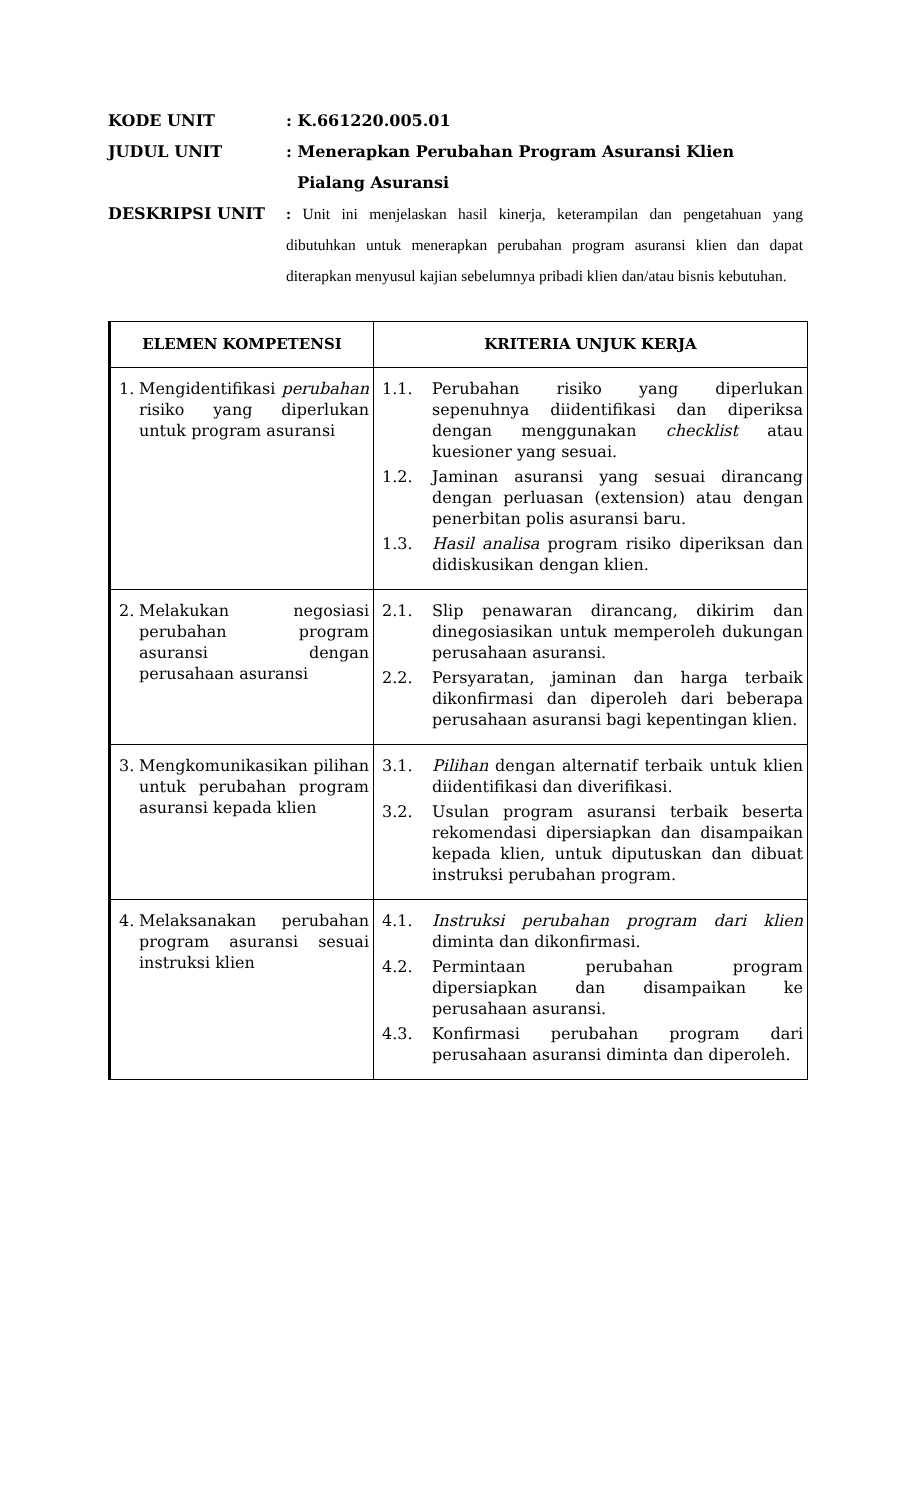KODE UNIT : K.661220.005.01
JUDUL UNIT : Menerapkan Perubahan Program Asuransi Klien
Pialang Asuransi
DESKRIPSI UNIT : Unit ini menjelaskan hasil kinerja, keterampilan dan pengetahuan yang dibutuhkan untuk menerapkan perubahan program asuransi klien dan dapat diterapkan menyusul kajian sebelumnya pribadi klien dan/atau bisnis kebutuhan.
| ELEMEN KOMPETENSI | KRITERIA UNJUK KERJA |
| --- | --- |
| 1. Mengidentifikasi perubahan risiko yang diperlukan untuk program asuransi | 1.1. Perubahan risiko yang diperlukan sepenuhnya diidentifikasi dan diperiksa dengan menggunakan checklist atau kuesioner yang sesuai. 1.2. Jaminan asuransi yang sesuai dirancang dengan perluasan (extension) atau dengan penerbitan polis asuransi baru. 1.3. Hasil analisa program risiko diperiksan dan didiskusikan dengan klien. |
| 2. Melakukan negosiasi perubahan program asuransi dengan perusahaan asuransi | 2.1. Slip penawaran dirancang, dikirim dan dinegosiasikan untuk memperoleh dukungan perusahaan asuransi. 2.2. Persyaratan, jaminan dan harga terbaik dikonfirmasi dan diperoleh dari beberapa perusahaan asuransi bagi kepentingan klien. |
| 3. Mengkomunikasikan pilihan untuk perubahan program asuransi kepada klien | 3.1. Pilihan dengan alternatif terbaik untuk klien diidentifikasi dan diverifikasi. 3.2. Usulan program asuransi terbaik beserta rekomendasi dipersiapkan dan disampaikan kepada klien, untuk diputuskan dan dibuat instruksi perubahan program. |
| 4. Melaksanakan perubahan program asuransi sesuai instruksi klien | 4.1. Instruksi perubahan program dari klien diminta dan dikonfirmasi. 4.2. Permintaan perubahan program dipersiapkan dan disampaikan ke perusahaan asuransi. 4.3. Konfirmasi perubahan program dari perusahaan asuransi diminta dan diperoleh. |